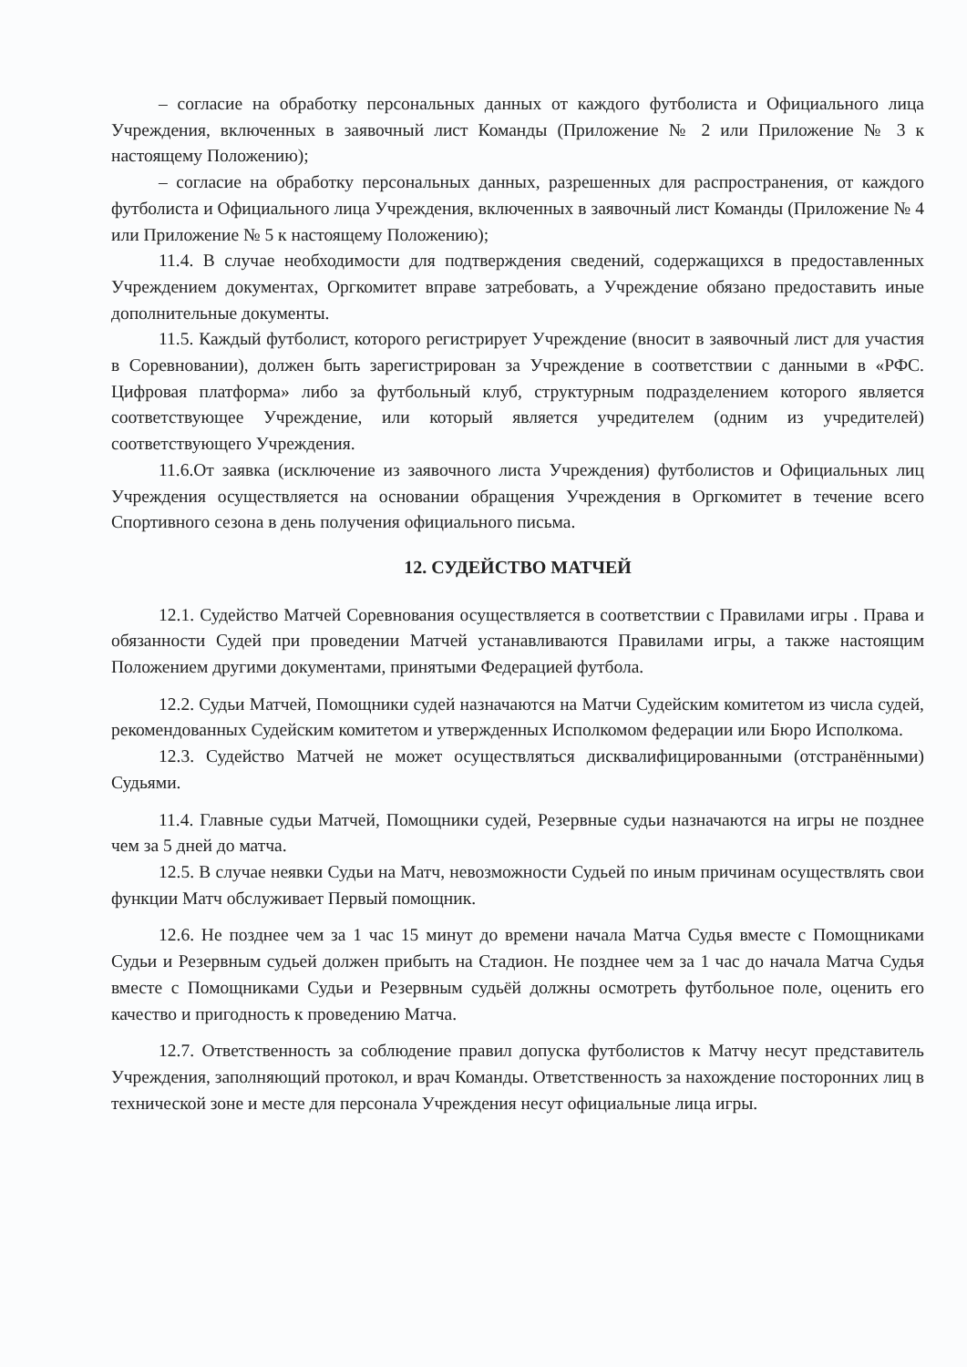– согласие на обработку персональных данных от каждого футболиста и Официального лица Учреждения, включенных в заявочный лист Команды (Приложение № 2 или Приложение № 3 к настоящему Положению);
– согласие на обработку персональных данных, разрешенных для распространения, от каждого футболиста и Официального лица Учреждения, включенных в заявочный лист Команды (Приложение № 4 или Приложение № 5 к настоящему Положению);
11.4. В случае необходимости для подтверждения сведений, содержащихся в предоставленных Учреждением документах, Оргкомитет вправе затребовать, а Учреждение обязано предоставить иные дополнительные документы.
11.5. Каждый футболист, которого регистрирует Учреждение (вносит в заявочный лист для участия в Соревновании), должен быть зарегистрирован за Учреждение в соответствии с данными в «РФС. Цифровая платформа» либо за футбольный клуб, структурным подразделением которого является соответствующее Учреждение, или который является учредителем (одним из учредителей) соответствующего Учреждения.
11.6.От заявка (исключение из заявочного листа Учреждения) футболистов и Официальных лиц Учреждения осуществляется на основании обращения Учреждения в Оргкомитет в течение всего Спортивного сезона в день получения официального письма.
12. СУДЕЙСТВО МАТЧЕЙ
12.1. Судейство Матчей Соревнования осуществляется в соответствии с Правилами игры . Права и обязанности Судей при проведении Матчей устанавливаются Правилами игры, а также настоящим Положением другими документами, принятыми Федерацией футбола.
12.2. Судьи Матчей, Помощники судей назначаются на Матчи Судейским комитетом из числа судей, рекомендованных Судейским комитетом и утвержденных Исполкомом федерации или Бюро Исполкома.
12.3. Судейство Матчей не может осуществляться дисквалифицированными (отстранёнными) Судьями.
11.4. Главные судьи Матчей, Помощники судей, Резервные судьи назначаются на игры не позднее чем за 5 дней до матча.
12.5. В случае неявки Судьи на Матч, невозможности Судьей по иным причинам осуществлять свои функции Матч обслуживает Первый помощник.
12.6. Не позднее чем за 1 час 15 минут до времени начала Матча Судья вместе с Помощниками Судьи и Резервным судьей должен прибыть на Стадион. Не позднее чем за 1 час до начала Матча Судья вместе с Помощниками Судьи и Резервным судьёй должны осмотреть футбольное поле, оценить его качество и пригодность к проведению Матча.
12.7. Ответственность за соблюдение правил допуска футболистов к Матчу несут представитель Учреждения, заполняющий протокол, и врач Команды. Ответственность за нахождение посторонних лиц в технической зоне и месте для персонала Учреждения несут официальные лица игры.